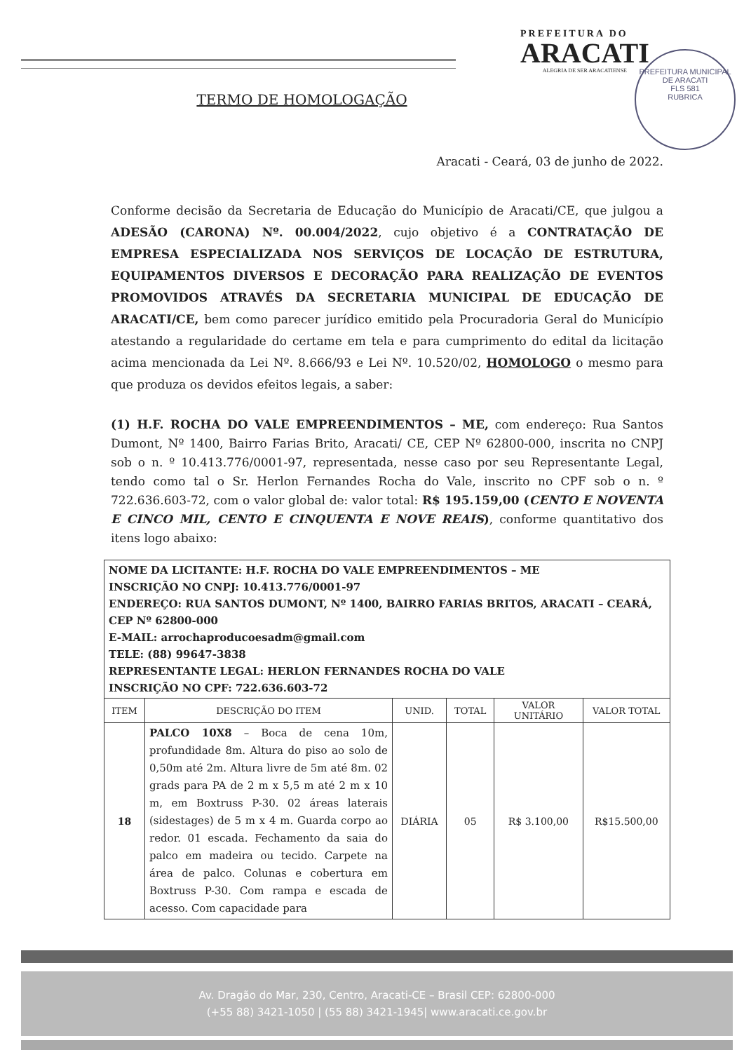PREFEITURA DO
ARACATI
ALEGRIA DE SER ARACATIENSE
PREFEITURA MUNICIPAL DE ARACATI
FLS 581
RUBRICA
TERMO DE HOMOLOGAÇÃO
Aracati - Ceará, 03 de junho de 2022.
Conforme decisão da Secretaria de Educação do Município de Aracati/CE, que julgou a ADESÃO (CARONA) Nº. 00.004/2022, cujo objetivo é a CONTRATAÇÃO DE EMPRESA ESPECIALIZADA NOS SERVIÇOS DE LOCAÇÃO DE ESTRUTURA, EQUIPAMENTOS DIVERSOS E DECORAÇÃO PARA REALIZAÇÃO DE EVENTOS PROMOVIDOS ATRAVÉS DA SECRETARIA MUNICIPAL DE EDUCAÇÃO DE ARACATI/CE, bem como parecer jurídico emitido pela Procuradoria Geral do Município atestando a regularidade do certame em tela e para cumprimento do edital da licitação acima mencionada da Lei Nº. 8.666/93 e Lei Nº. 10.520/02, HOMOLOGO o mesmo para que produza os devidos efeitos legais, a saber:
(1) H.F. ROCHA DO VALE EMPREENDIMENTOS – ME, com endereço: Rua Santos Dumont, Nº 1400, Bairro Farias Brito, Aracati/ CE, CEP Nº 62800-000, inscrita no CNPJ sob o n. º 10.413.776/0001-97, representada, nesse caso por seu Representante Legal, tendo como tal o Sr. Herlon Fernandes Rocha do Vale, inscrito no CPF sob o n. º 722.636.603-72, com o valor global de: valor total: R$ 195.159,00 (CENTO E NOVENTA E CINCO MIL, CENTO E CINQUENTA E NOVE REAIS), conforme quantitativo dos itens logo abaixo:
| NOME DA LICITANTE: H.F. ROCHA DO VALE EMPREENDIMENTOS – ME INSCRIÇÃO NO CNPJ: 10.413.776/0001-97 ENDEREÇO: RUA SANTOS DUMONT, Nº 1400, BAIRRO FARIAS BRITOS, ARACATI – CEARÁ, CEP Nº 62800-000 E-MAIL: arrochaproducoesadm@gmail.com TELE: (88) 99647-3838 REPRESENTANTE LEGAL: HERLON FERNANDES ROCHA DO VALE INSCRIÇÃO NO CPF: 722.636.603-72 | | | | | |
| ITEM | DESCRIÇÃO DO ITEM | UNID. | TOTAL | VALOR UNITÁRIO | VALOR TOTAL |
| 18 | PALCO 10X8 – Boca de cena 10m, profundidade 8m. Altura do piso ao solo de 0,50m até 2m. Altura livre de 5m até 8m. 02 grads para PA de 2 m x 5,5 m até 2 m x 10 m, em Boxtruss P-30. 02 áreas laterais (sidestages) de 5 m x 4 m. Guarda corpo ao redor. 01 escada. Fechamento da saia do palco em madeira ou tecido. Carpete na área de palco. Colunas e cobertura em Boxtruss P-30. Com rampa e escada de acesso. Com capacidade para | DIÁRIA | 05 | R$ 3.100,00 | R$15.500,00 |
Av. Dragão do Mar, 230, Centro, Aracati-CE – Brasil CEP: 62800-000
(+55 88) 3421-1050 | (55 88) 3421-1945| www.aracati.ce.gov.br